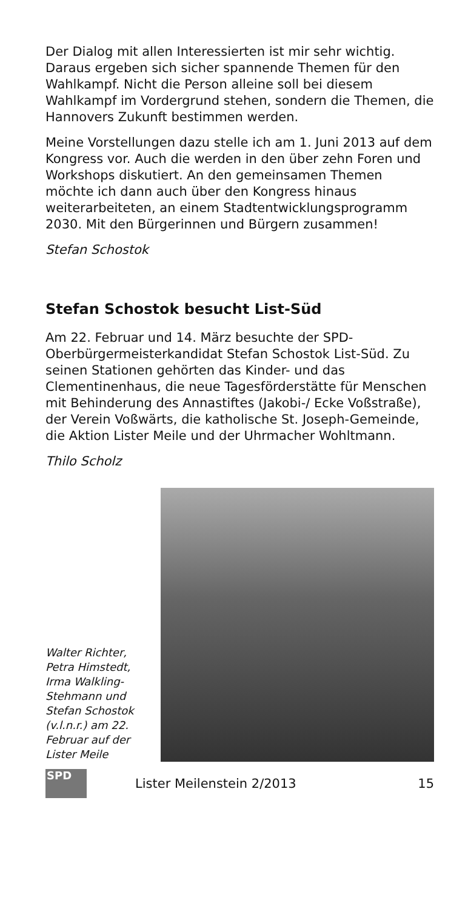Der Dialog mit allen Interessierten ist mir sehr wichtig. Daraus ergeben sich sicher spannende Themen für den Wahlkampf. Nicht die Person alleine soll bei diesem Wahlkampf im Vordergrund stehen, sondern die Themen, die Hannovers Zukunft bestimmen werden.
Meine Vorstellungen dazu stelle ich am 1. Juni 2013 auf dem Kongress vor. Auch die werden in den über zehn Foren und Workshops diskutiert. An den gemeinsamen Themen möchte ich dann auch über den Kongress hinaus weiterarbeiteten, an einem Stadtentwicklungsprogramm 2030. Mit den Bürgerinnen und Bürgern zusammen!
Stefan Schostok
Stefan Schostok besucht List-Süd
Am 22. Februar und 14. März besuchte der SPD-Oberbürgermeisterkandidat Stefan Schostok List-Süd. Zu seinen Stationen gehörten das Kinder- und das Clementinenhaus, die neue Tagesförderstätte für Menschen mit Behinderung des Annastiftes (Jakobi-/ Ecke Voßstraße), der Verein Voßwärts, die katholische St. Joseph-Gemeinde, die Aktion Lister Meile und der Uhrmacher Wohltmann.
Thilo Scholz
Walter Richter, Petra Himstedt, Irma Walkling-Stehmann und Stefan Schostok (v.l.n.r.) am 22. Februar auf der Lister Meile
SPD
Lister Meilenstein 2/2013 15